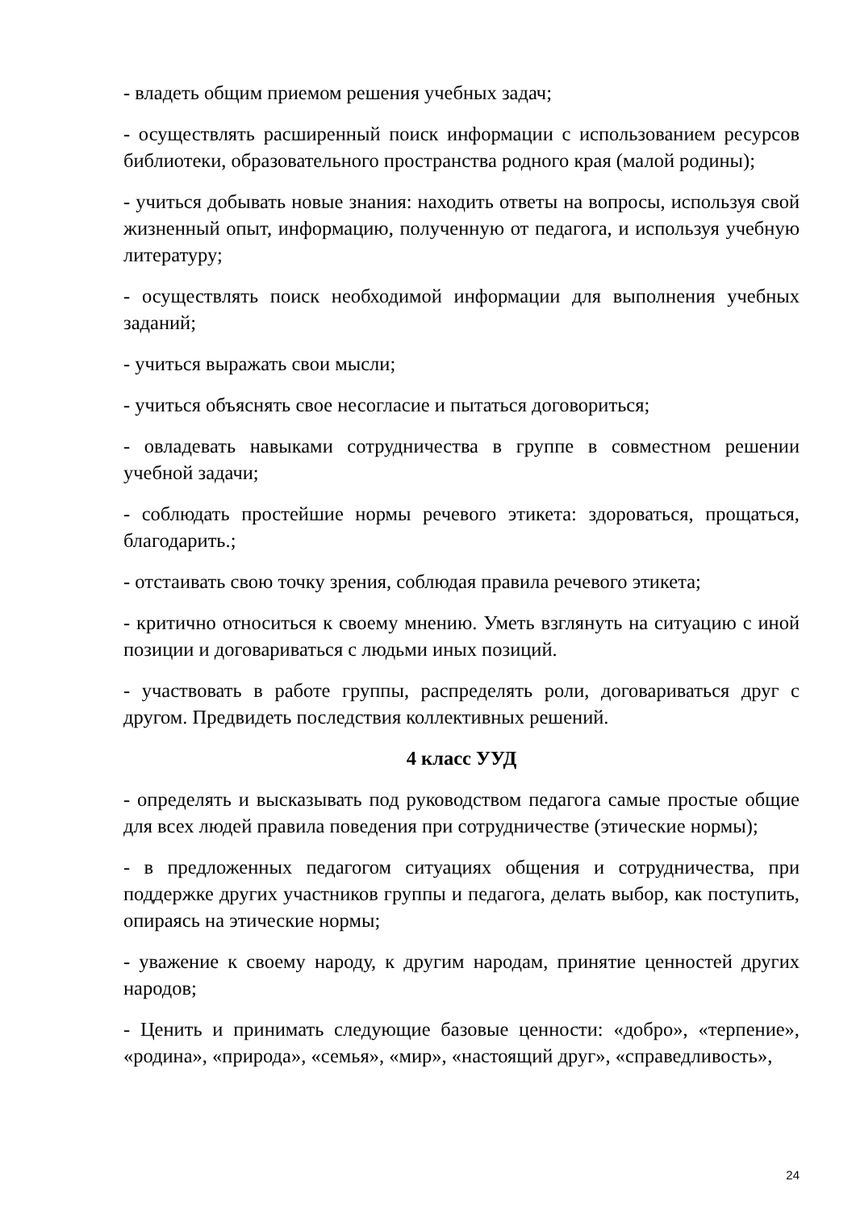- владеть общим приемом решения учебных задач;
- осуществлять расширенный поиск информации с использованием ресурсов библиотеки, образовательного пространства родного края (малой родины);
- учиться добывать новые знания: находить ответы на вопросы, используя свой жизненный опыт, информацию, полученную от педагога, и используя учебную литературу;
- осуществлять поиск необходимой информации для выполнения учебных заданий;
- учиться выражать свои мысли;
- учиться объяснять свое несогласие и пытаться договориться;
- овладевать навыками сотрудничества в группе в совместном решении учебной задачи;
- соблюдать простейшие нормы речевого этикета: здороваться, прощаться, благодарить.;
- отстаивать свою точку зрения, соблюдая правила речевого этикета;
- критично относиться к своему мнению. Уметь взглянуть на ситуацию с иной позиции и договариваться с людьми иных позиций.
- участвовать в работе группы, распределять роли, договариваться друг с другом. Предвидеть последствия коллективных решений.
4 класс УУД
- определять и высказывать под руководством педагога самые простые общие для всех людей правила поведения при сотрудничестве (этические нормы);
- в предложенных педагогом ситуациях общения и сотрудничества, при поддержке других участников группы и педагога, делать выбор, как поступить, опираясь на этические нормы;
- уважение к своему народу, к другим народам, принятие ценностей других народов;
- Ценить и принимать следующие базовые ценности: «добро», «терпение», «родина», «природа», «семья», «мир», «настоящий друг», «справедливость»,
24